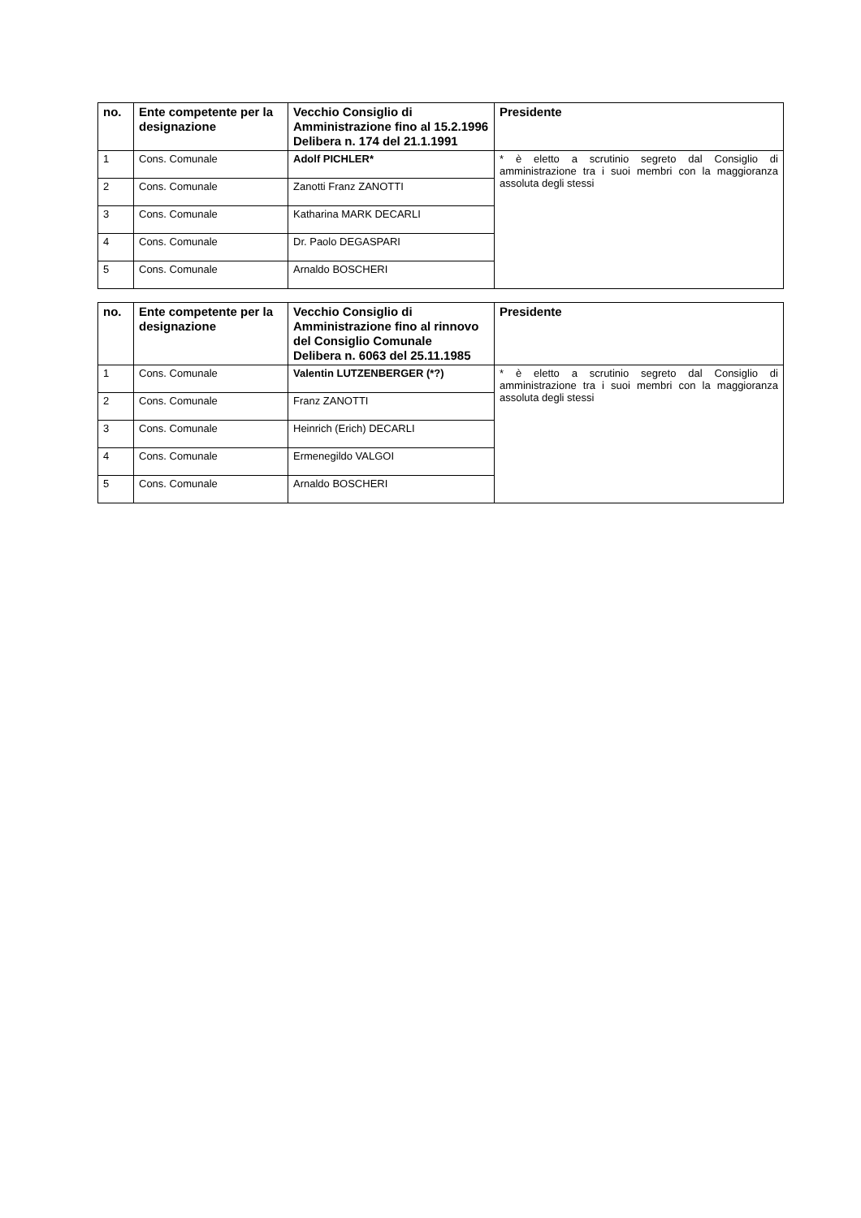| no. | Ente competente per la designazione | Vecchio Consiglio di Amministrazione fino al 15.2.1996 Delibera n. 174 del 21.1.1991 | Presidente |
| --- | --- | --- | --- |
| 1 | Cons. Comunale | Adolf PICHLER* | * è eletto a scrutinio segreto dal Consiglio di amministrazione tra i suoi membri con la maggioranza assoluta degli stessi |
| 2 | Cons. Comunale | Zanotti Franz ZANOTTI | |
| 3 | Cons. Comunale | Katharina MARK DECARLI | |
| 4 | Cons. Comunale | Dr. Paolo DEGASPARI | |
| 5 | Cons. Comunale | Arnaldo BOSCHERI | |
| no. | Ente competente per la designazione | Vecchio Consiglio di Amministrazione fino al rinnovo del Consiglio Comunale Delibera n. 6063 del 25.11.1985 | Presidente |
| --- | --- | --- | --- |
| 1 | Cons. Comunale | Valentin LUTZENBERGER (*?) | * è eletto a scrutinio segreto dal Consiglio di amministrazione tra i suoi membri con la maggioranza assoluta degli stessi |
| 2 | Cons. Comunale | Franz ZANOTTI | |
| 3 | Cons. Comunale | Heinrich (Erich) DECARLI | |
| 4 | Cons. Comunale | Ermenegildo VALGOI | |
| 5 | Cons. Comunale | Arnaldo BOSCHERI | |